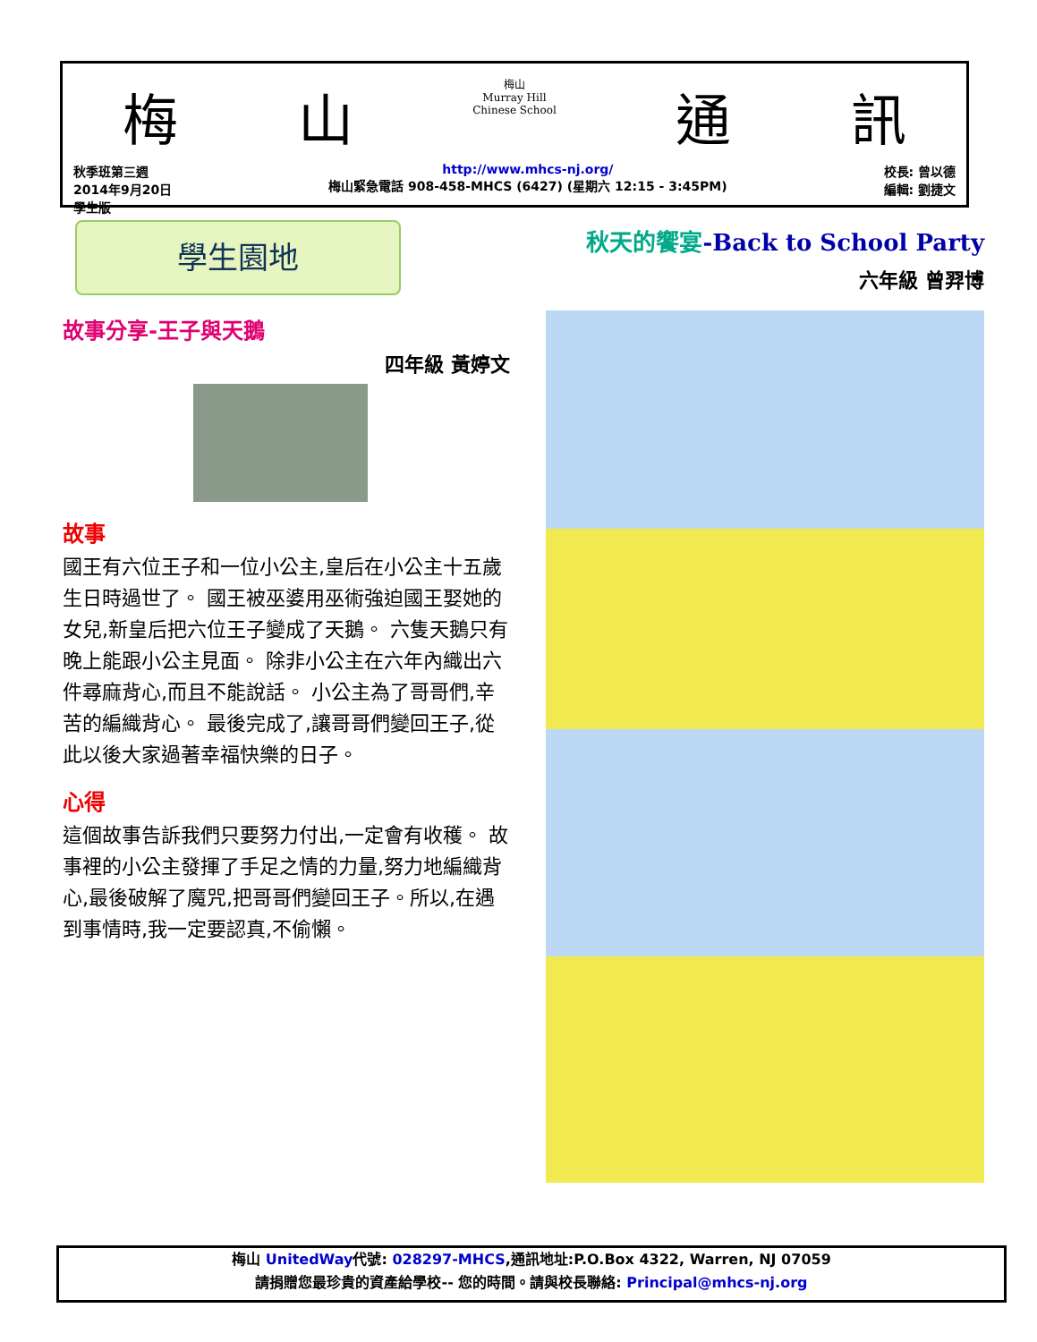梅 山 梅山
Murray Hill
Chinese School 通 訊
秋季班第三週
2014年9月20日
學生版
http://www.mhcs-nj.org/
梅山緊急電話 908-458-MHCS (6427) (星期六 12:15 - 3:45PM)
校長: 曾以德
編輯: 劉捷文
學生園地
故事分享-王子與天鵝
四年級 黃婷文
故事
國王有六位王子和一位小公主,皇后在小公主十五歲生日時過世了。 國王被巫婆用巫術強迫國王娶她的女兒,新皇后把六位王子變成了天鵝。 六隻天鵝只有晚上能跟小公主見面。 除非小公主在六年內織出六件尋麻背心,而且不能說話。 小公主為了哥哥們,辛苦的編織背心。 最後完成了,讓哥哥們變回王子,從此以後大家過著幸福快樂的日子。
心得
這個故事告訴我們只要努力付出,一定會有收穫。 故事裡的小公主發揮了手足之情的力量,努力地編織背心,最後破解了魔咒,把哥哥們變回王子。所以,在遇到事情時,我一定要認真,不偷懶。
秋天的饗宴-Back to School Party
六年級 曾羿博
梅山 UnitedWay代號: 028297-MHCS,通訊地址:P.O.Box 4322, Warren, NJ 07059
請捐贈您最珍貴的資產給學校-- 您的時間。請與校長聯絡: Principal@mhcs-nj.org